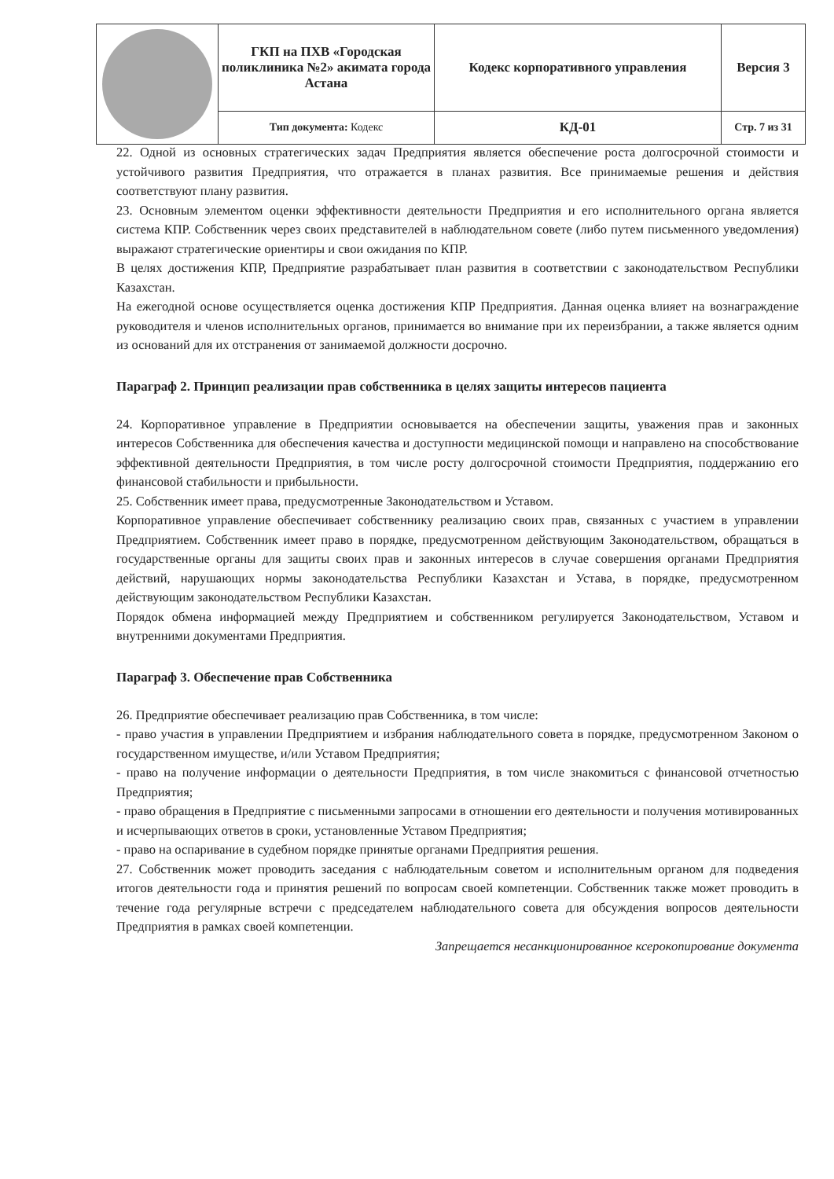| | ГКП на ПХВ «Городская поликлиника №2» акимата города Астана | Кодекс корпоративного управления | Версия 3 |
| | Тип документа: Кодекс | КД-01 | Стр. 7 из 31 |
22. Одной из основных стратегических задач Предприятия является обеспечение роста долгосрочной стоимости и устойчивого развития Предприятия, что отражается в планах развития. Все принимаемые решения и действия соответствуют плану развития.
23. Основным элементом оценки эффективности деятельности Предприятия и его исполнительного органа является система КПР. Собственник через своих представителей в наблюдательном совете (либо путем письменного уведомления) выражают стратегические ориентиры и свои ожидания по КПР.
В целях достижения КПР, Предприятие разрабатывает план развития в соответствии с законодательством Республики Казахстан.
На ежегодной основе осуществляется оценка достижения КПР Предприятия. Данная оценка влияет на вознаграждение руководителя и членов исполнительных органов, принимается во внимание при их переизбрании, а также является одним из оснований для их отстранения от занимаемой должности досрочно.
Параграф 2. Принцип реализации прав собственника в целях защиты интересов пациента
24. Корпоративное управление в Предприятии основывается на обеспечении защиты, уважения прав и законных интересов Собственника для обеспечения качества и доступности медицинской помощи и направлено на способствование эффективной деятельности Предприятия, в том числе росту долгосрочной стоимости Предприятия, поддержанию его финансовой стабильности и прибыльности.
25. Собственник имеет права, предусмотренные Законодательством и Уставом.
Корпоративное управление обеспечивает собственнику реализацию своих прав, связанных с участием в управлении Предприятием. Собственник имеет право в порядке, предусмотренном действующим Законодательством, обращаться в государственные органы для защиты своих прав и законных интересов в случае совершения органами Предприятия действий, нарушающих нормы законодательства Республики Казахстан и Устава, в порядке, предусмотренном действующим законодательством Республики Казахстан.
Порядок обмена информацией между Предприятием и собственником регулируется Законодательством, Уставом и внутренними документами Предприятия.
Параграф 3. Обеспечение прав Собственника
26. Предприятие обеспечивает реализацию прав Собственника, в том числе:
- право участия в управлении Предприятием и избрания наблюдательного совета в порядке, предусмотренном Законом о государственном имуществе, и/или Уставом Предприятия;
- право на получение информации о деятельности Предприятия, в том числе знакомиться с финансовой отчетностью Предприятия;
- право обращения в Предприятие с письменными запросами в отношении его деятельности и получения мотивированных и исчерпывающих ответов в сроки, установленные Уставом Предприятия;
- право на оспаривание в судебном порядке принятые органами Предприятия решения.
27. Собственник может проводить заседания с наблюдательным советом и исполнительным органом для подведения итогов деятельности года и принятия решений по вопросам своей компетенции. Собственник также может проводить в течение года регулярные встречи с председателем наблюдательного совета для обсуждения вопросов деятельности Предприятия в рамках своей компетенции.
Запрещается несанкционированное ксерокопирование документа